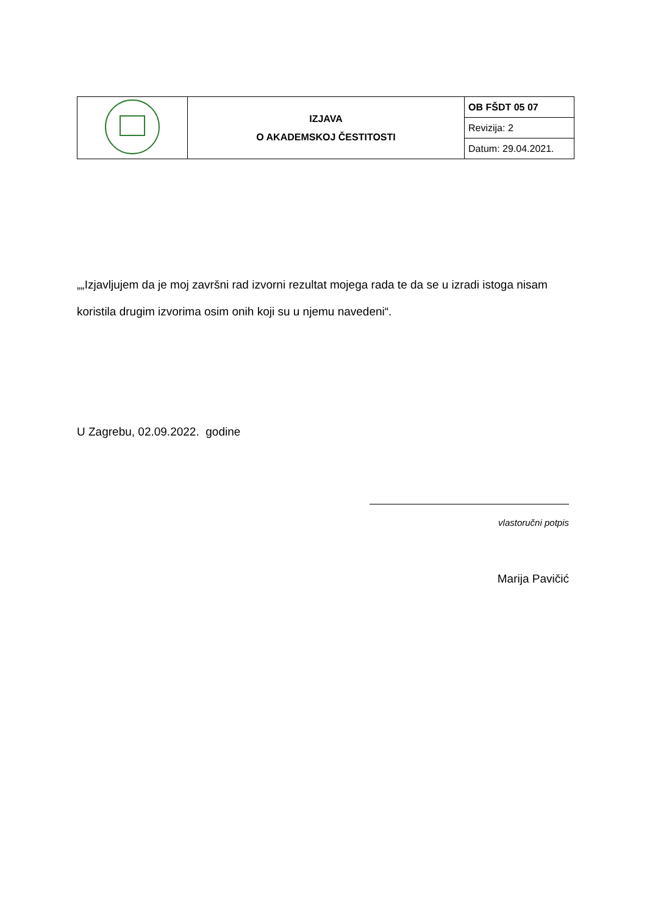| | IZJAVA O AKADEMSKOJ ČESTITOSTI | OB FŠDT 05 07 |
| | | Revizija: 2 |
| | | Datum: 29.04.2021. |
„„Izjavljujem da je moj završni rad izvorni rezultat mojega rada te da se u izradi istoga nisam koristila drugim izvorima osim onih koji su u njemu navedeni“.
U Zagrebu, 02.09.2022. godine
vlastoručni potpis
Marija Pavičić